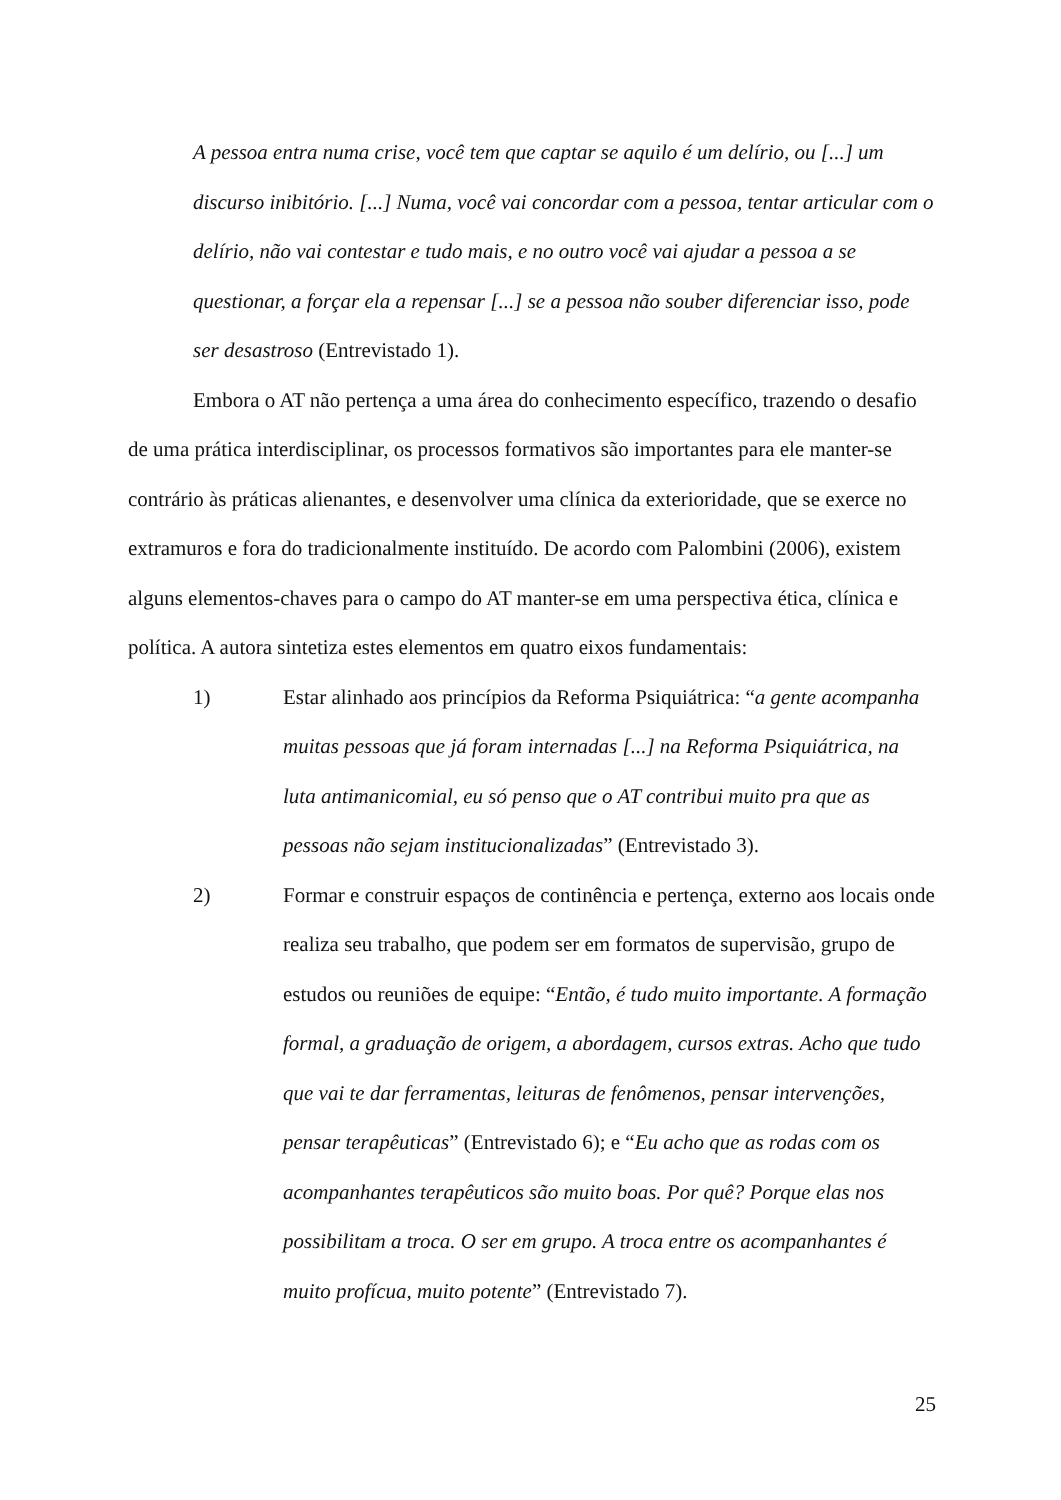A pessoa entra numa crise, você tem que captar se aquilo é um delírio, ou [...] um discurso inibitório. [...] Numa, você vai concordar com a pessoa, tentar articular com o delírio, não vai contestar e tudo mais, e no outro você vai ajudar a pessoa a se questionar, a forçar ela a repensar [...] se a pessoa não souber diferenciar isso, pode ser desastroso (Entrevistado 1).
Embora o AT não pertença a uma área do conhecimento específico, trazendo o desafio de uma prática interdisciplinar, os processos formativos são importantes para ele manter-se contrário às práticas alienantes, e desenvolver uma clínica da exterioridade, que se exerce no extramuros e fora do tradicionalmente instituído. De acordo com Palombini (2006), existem alguns elementos-chaves para o campo do AT manter-se em uma perspectiva ética, clínica e política. A autora sintetiza estes elementos em quatro eixos fundamentais:
1) Estar alinhado aos princípios da Reforma Psiquiátrica: “a gente acompanha muitas pessoas que já foram internadas [...] na Reforma Psiquiátrica, na luta antimanicomial, eu só penso que o AT contribui muito pra que as pessoas não sejam institucionalizadas” (Entrevistado 3).
2) Formar e construir espaços de continência e pertença, externo aos locais onde realiza seu trabalho, que podem ser em formatos de supervisão, grupo de estudos ou reuniões de equipe: “Então, é tudo muito importante. A formação formal, a graduação de origem, a abordagem, cursos extras. Acho que tudo que vai te dar ferramentas, leituras de fenômenos, pensar intervenções, pensar terapêuticas” (Entrevistado 6); e “Eu acho que as rodas com os acompanhantes terapêuticos são muito boas. Por quê? Porque elas nos possibilitam a troca. O ser em grupo. A troca entre os acompanhantes é muito profícua, muito potente” (Entrevistado 7).
25